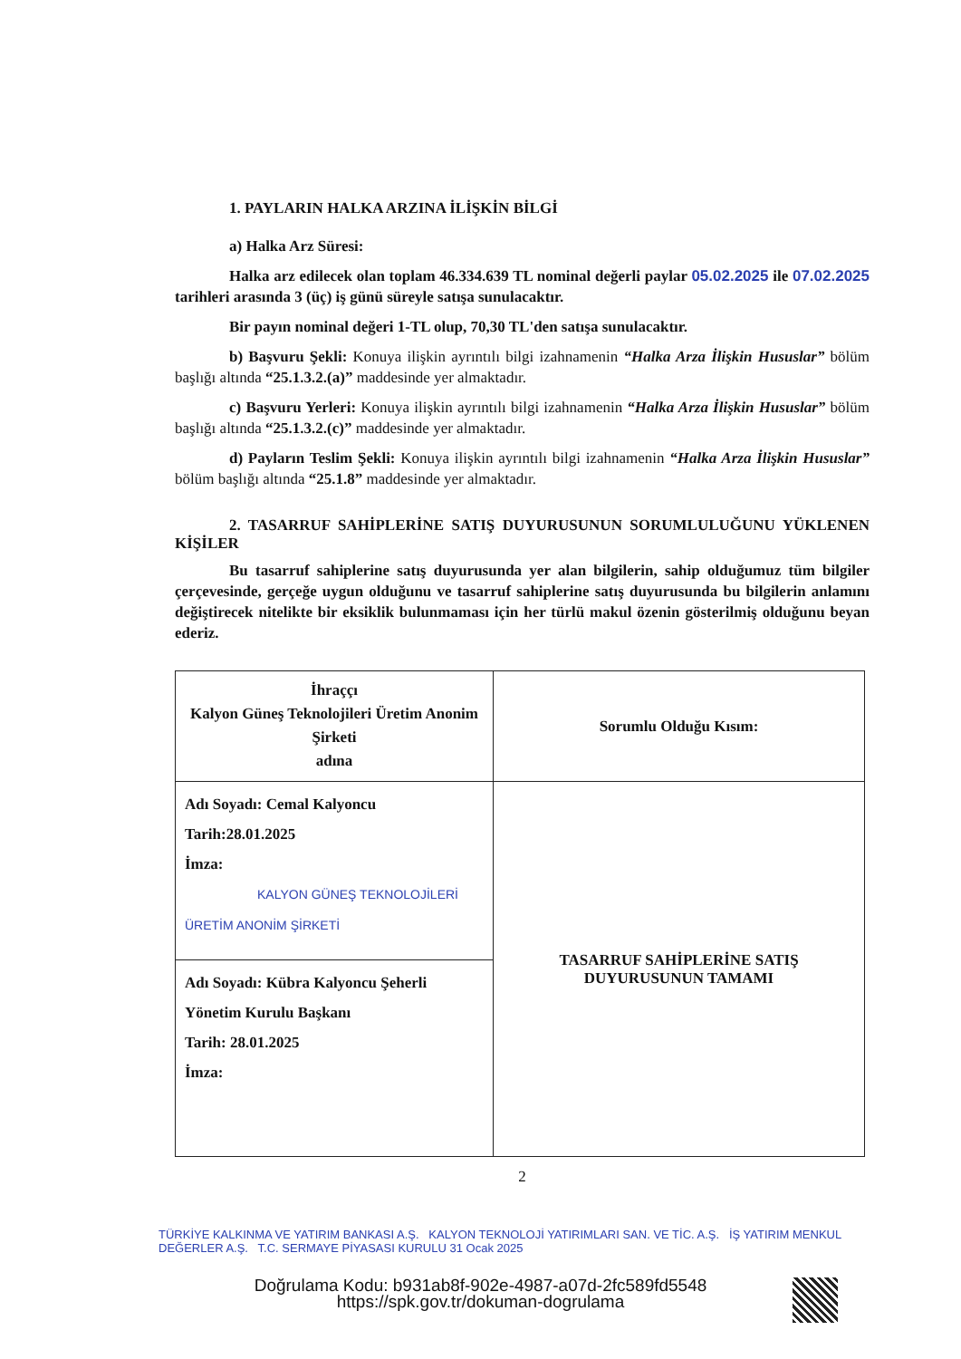1. PAYLARIN HALKA ARZINA İLİŞKİN BİLGİ
a) Halka Arz Süresi:
Halka arz edilecek olan toplam 46.334.639 TL nominal değerli paylar 05.02.2025 ile 07.02.2025 tarihleri arasında 3 (üç) iş günü süreyle satışa sunulacaktır.
Bir payın nominal değeri 1-TL olup, 70,30 TL'den satışa sunulacaktır.
b) Başvuru Şekli: Konuya ilişkin ayrıntılı bilgi izahnamenin “Halka Arza İlişkin Hususlar” bölüm başlığı altında “25.1.3.2.(a)” maddesinde yer almaktadır.
c) Başvuru Yerleri: Konuya ilişkin ayrıntılı bilgi izahnamenin “Halka Arza İlişkin Hususlar” bölüm başlığı altında “25.1.3.2.(c)” maddesinde yer almaktadır.
d) Payların Teslim Şekli: Konuya ilişkin ayrıntılı bilgi izahnamenin “Halka Arza İlişkin Hususlar” bölüm başlığı altında “25.1.8” maddesinde yer almaktadır.
2. TASARRUF SAHİPLERİNE SATIŞ DUYURUSUNUN SORUMLULUĞUNU YÜKLENEN KİŞİLER
Bu tasarruf sahiplerine satış duyurusunda yer alan bilgilerin, sahip olduğumuz tüm bilgiler çerçevesinde, gerçeğe uygun olduğunu ve tasarruf sahiplerine satış duyurusunda bu bilgilerin anlamını değiştirecek nitelikte bir eksiklik bulunmaması için her türlü makul özenin gösterilmiş olduğunu beyan ederiz.
| İhraççı Kalyon Güneş Teknolojileri Üretim Anonim Şirketi adına | Sorumlu Olduğu Kısım: |
| Adı Soyadı: Cemal Kalyoncu Tarih:28.01.2025 İmza: KALYON GÜNEŞ TEKNOLOJİLERİ ÜRETİM ANONİM ŞİRKETİ | TASARRUF SAHİPLERİNE SATIŞ DUYURUSUNUN TAMAMI |
| Adı Soyadı: Kübra Kalyoncu Şeherli Yönetim Kurulu Başkanı Tarih: 28.01.2025 İmza: | |
2
TÜRKİYE KALKINMA VE YATIRIM BANKASI A.Ş. KALYON TEKNOLOJİ YATIRIMLARI SAN. VE TİC. A.Ş. İŞ YATIRIM MENKUL DEĞERLER A.Ş. T.C. SERMAYE PİYASASI KURULU 31 Ocak 2025
Doğrulama Kodu: b931ab8f-902e-4987-a07d-2fc589fd5548
https://spk.gov.tr/dokuman-dogrulama